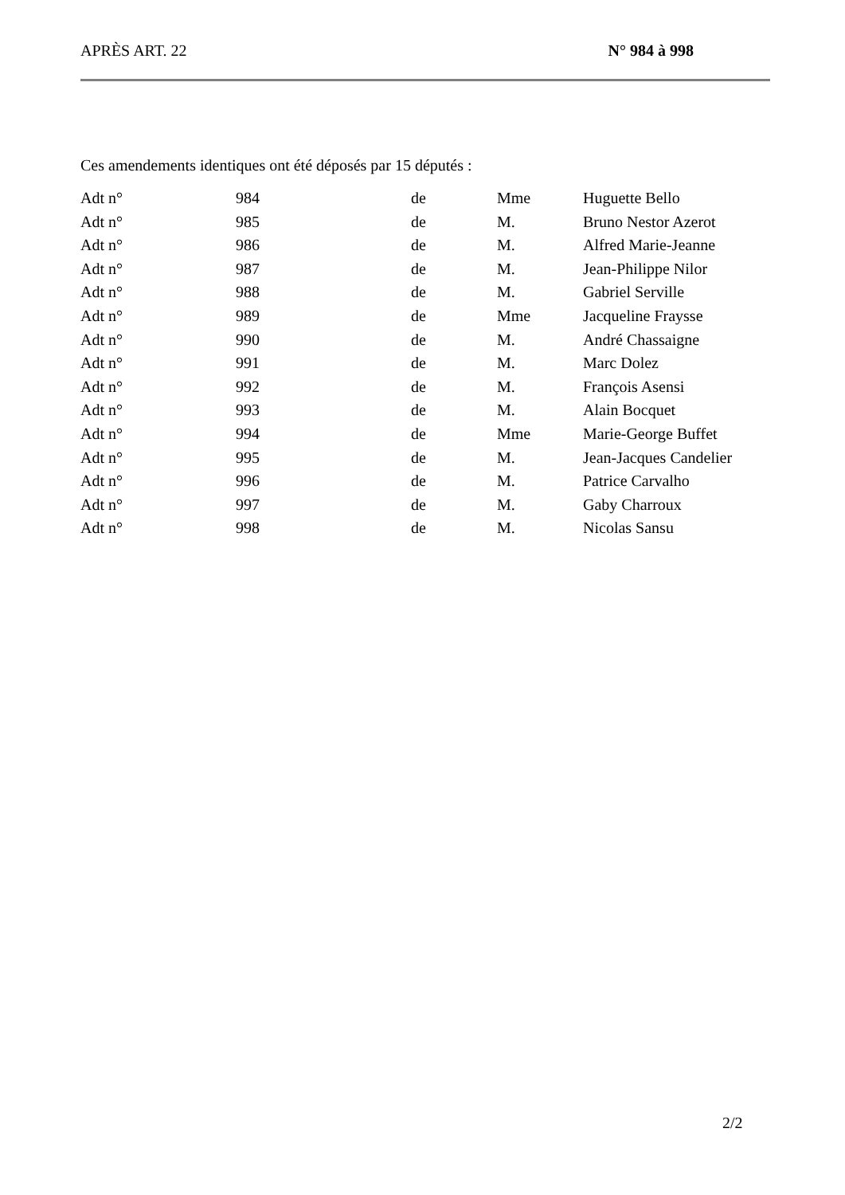APRÈS ART. 22 N° 984 à 998
Ces amendements identiques ont été déposés par 15 députés :
| Adt n° | 984 | de | Mme | Huguette Bello |
| Adt n° | 985 | de | M. | Bruno Nestor Azerot |
| Adt n° | 986 | de | M. | Alfred Marie-Jeanne |
| Adt n° | 987 | de | M. | Jean-Philippe Nilor |
| Adt n° | 988 | de | M. | Gabriel Serville |
| Adt n° | 989 | de | Mme | Jacqueline Fraysse |
| Adt n° | 990 | de | M. | André Chassaigne |
| Adt n° | 991 | de | M. | Marc Dolez |
| Adt n° | 992 | de | M. | François Asensi |
| Adt n° | 993 | de | M. | Alain Bocquet |
| Adt n° | 994 | de | Mme | Marie-George Buffet |
| Adt n° | 995 | de | M. | Jean-Jacques Candelier |
| Adt n° | 996 | de | M. | Patrice Carvalho |
| Adt n° | 997 | de | M. | Gaby Charroux |
| Adt n° | 998 | de | M. | Nicolas Sansu |
2/2